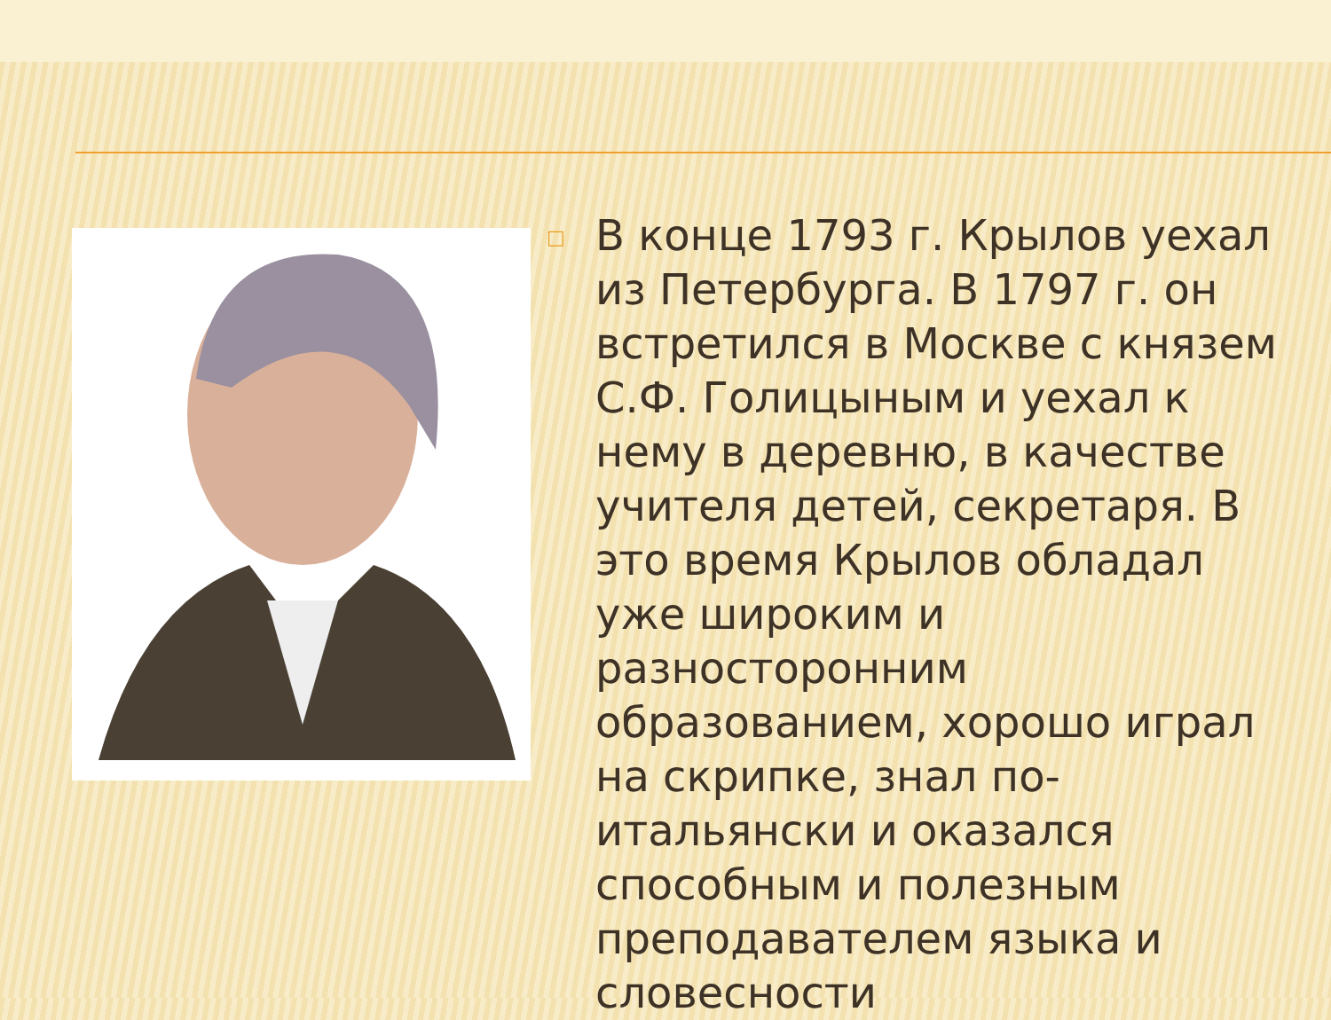□
В конце 1793 г. Крылов уехал из Петербурга. В 1797 г. он встретился в Москве с князем С.Ф. Голицыным и уехал к нему в деревню, в качестве учителя детей, секретаря. В это время Крылов обладал уже широким и разносторонним образованием, хорошо играл на скрипке, знал по-итальянски и оказался способным и полезным преподавателем языка и словесности